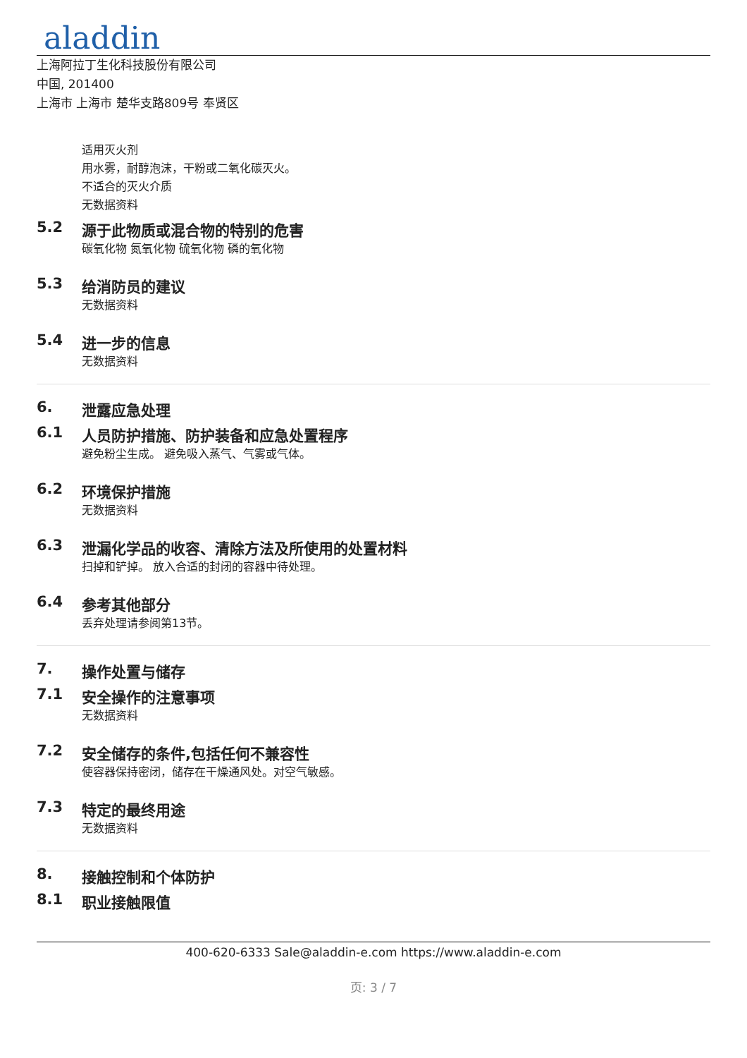aladdin
上海阿拉丁生化科技股份有限公司
中国, 201400
上海市 上海市 楚华支路809号 奉贤区
适用灭火剂
用水雾，耐醇泡沫，干粉或二氧化碳灭火。
不适合的灭火介质
无数据资料
5.2 源于此物质或混合物的特别的危害
碳氧化物 氮氧化物 硫氧化物 磷的氧化物
5.3 给消防员的建议
无数据资料
5.4 进一步的信息
无数据资料
6. 泄露应急处理
6.1 人员防护措施、防护装备和应急处置程序
避免粉尘生成。 避免吸入蒸气、气雾或气体。
6.2 环境保护措施
无数据资料
6.3 泄漏化学品的收容、清除方法及所使用的处置材料
扫掉和铲掉。 放入合适的封闭的容器中待处理。
6.4 参考其他部分
丢弃处理请参阅第13节。
7. 操作处置与储存
7.1 安全操作的注意事项
无数据资料
7.2 安全储存的条件,包括任何不兼容性
使容器保持密闭，储存在干燥通风处。对空气敏感。
7.3 特定的最终用途
无数据资料
8. 接触控制和个体防护
8.1 职业接触限值
400-620-6333 Sale@aladdin-e.com https://www.aladdin-e.com
页: 3 / 7